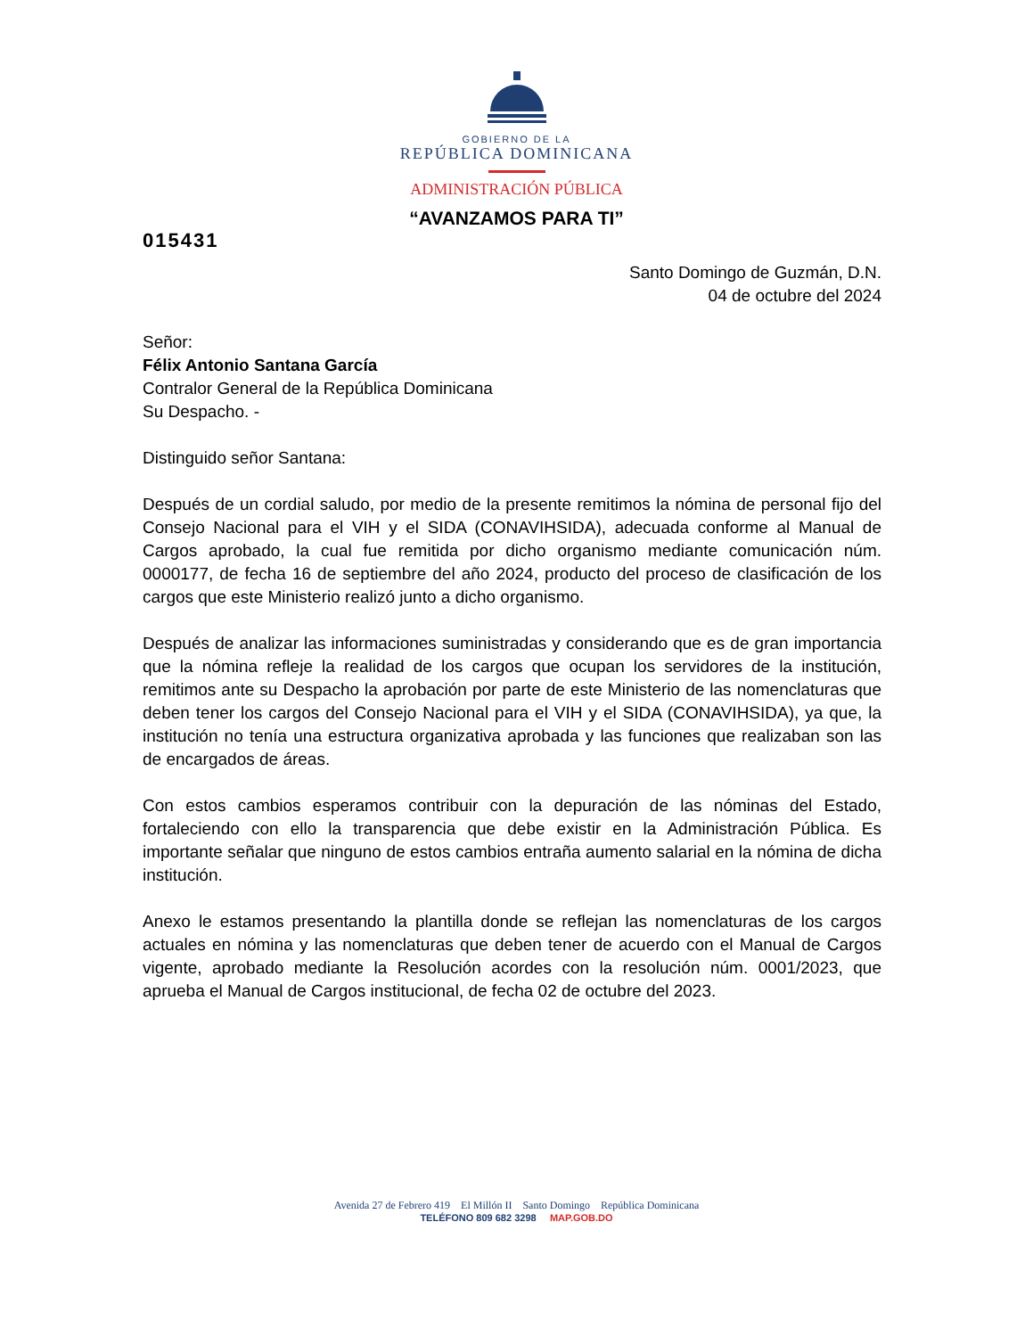GOBIERNO DE LA
REPÚBLICA DOMINICANA
ADMINISTRACIÓN PÚBLICA
“AVANZAMOS PARA TI”
015431
Santo Domingo de Guzmán, D.N.
04 de octubre del 2024
Señor:
Félix Antonio Santana García
Contralor General de la República Dominicana
Su Despacho. -
Distinguido señor Santana:
Después de un cordial saludo, por medio de la presente remitimos la nómina de personal fijo del Consejo Nacional para el VIH y el SIDA (CONAVIHSIDA), adecuada conforme al Manual de Cargos aprobado, la cual fue remitida por dicho organismo mediante comunicación núm. 0000177, de fecha 16 de septiembre del año 2024, producto del proceso de clasificación de los cargos que este Ministerio realizó junto a dicho organismo.
Después de analizar las informaciones suministradas y considerando que es de gran importancia que la nómina refleje la realidad de los cargos que ocupan los servidores de la institución, remitimos ante su Despacho la aprobación por parte de este Ministerio de las nomenclaturas que deben tener los cargos del Consejo Nacional para el VIH y el SIDA (CONAVIHSIDA), ya que, la institución no tenía una estructura organizativa aprobada y las funciones que realizaban son las de encargados de áreas.
Con estos cambios esperamos contribuir con la depuración de las nóminas del Estado, fortaleciendo con ello la transparencia que debe existir en la Administración Pública. Es importante señalar que ninguno de estos cambios entraña aumento salarial en la nómina de dicha institución.
Anexo le estamos presentando la plantilla donde se reflejan las nomenclaturas de los cargos actuales en nómina y las nomenclaturas que deben tener de acuerdo con el Manual de Cargos vigente, aprobado mediante la Resolución acordes con la resolución núm. 0001/2023, que aprueba el Manual de Cargos institucional, de fecha 02 de octubre del 2023.
Avenida 27 de Febrero 419 El Millón II Santo Domingo República Dominicana
TELÉFONO 809 682 3298 MAP.GOB.DO